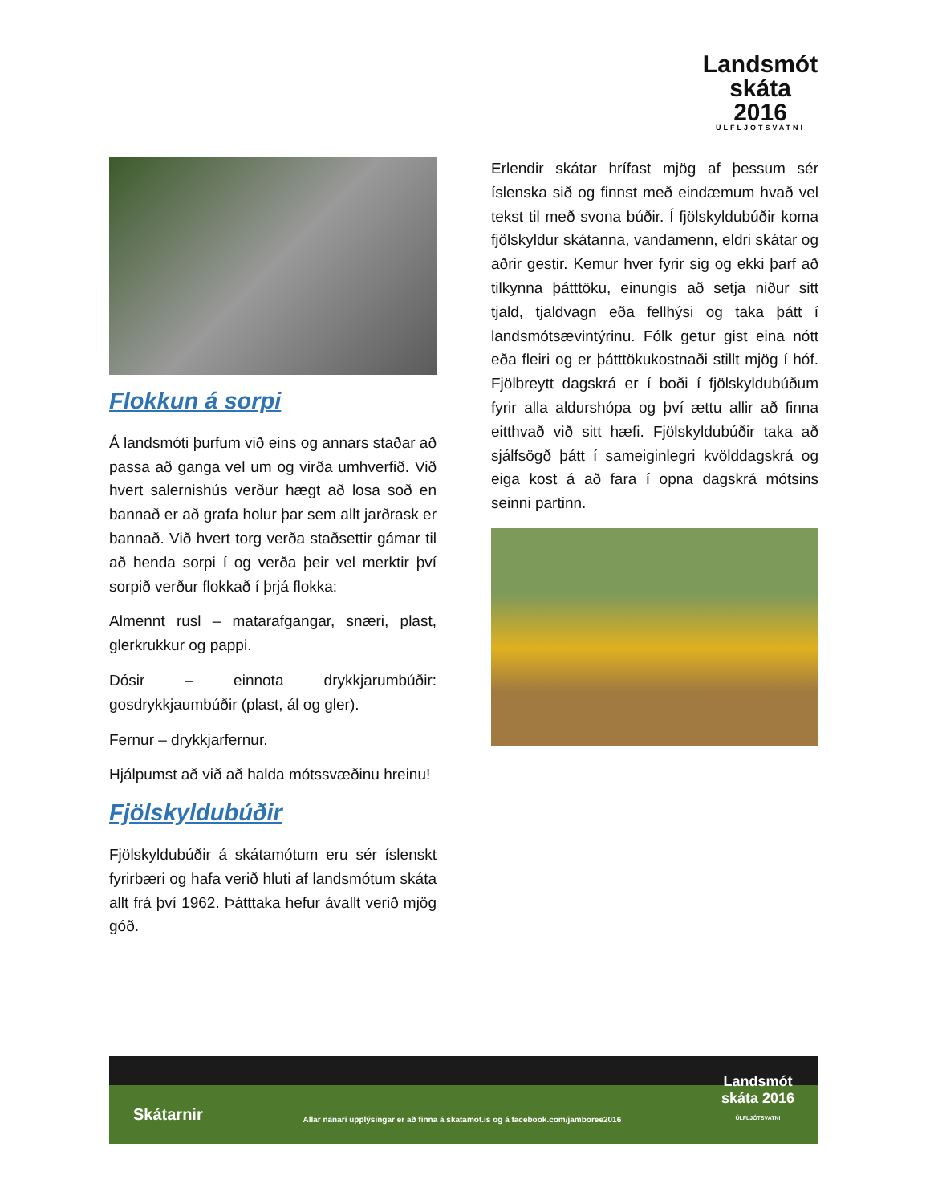Landsmót
skáta 2016
ÚLFLJÓTSVATNI
Flokkun á sorpi
Á landsmóti þurfum við eins og annars staðar að passa að ganga vel um og virða umhverfið. Við hvert salernishús verður hægt að losa soð en bannað er að grafa holur þar sem allt jarðrask er bannað. Við hvert torg verða staðsettir gámar til að henda sorpi í og verða þeir vel merktir því sorpið verður flokkað í þrjá flokka:
Almennt rusl – matarafgangar, snæri, plast, glerkrukkur og pappi.
Dósir – einnota drykkjarumbúðir: gosdrykkjaumbúðir (plast, ál og gler).
Fernur – drykkjarfernur.
Hjálpumst að við að halda mótssvæðinu hreinu!
Fjölskyldubúðir
Fjölskyldubúðir á skátamótum eru sér íslenskt fyrirbæri og hafa verið hluti af landsmótum skáta allt frá því 1962. Þátttaka hefur ávallt verið mjög góð.
Erlendir skátar hrífast mjög af þessum sér íslenska sið og finnst með eindæmum hvað vel tekst til með svona búðir. Í fjölskyldubúðir koma fjölskyldur skátanna, vandamenn, eldri skátar og aðrir gestir. Kemur hver fyrir sig og ekki þarf að tilkynna þátttöku, einungis að setja niður sitt tjald, tjaldvagn eða fellhýsi og taka þátt í landsmótsævintýrinu. Fólk getur gist eina nótt eða fleiri og er þátttökukostnaði stillt mjög í hóf. Fjölbreytt dagskrá er í boði í fjölskyldubúðum fyrir alla aldurshópa og því ættu allir að finna eitthvað við sitt hæfi. Fjölskyldubúðir taka að sjálfsögð þátt í sameiginlegri kvölddagskrá og eiga kost á að fara í opna dagskrá mótsins seinni partinn.
Skátarnir Allar nánari upplýsingar er að finna á skatamot.is og á facebook.com/jamboree2016 Landsmót
skáta 2016
ÚLFLJÓTSVATNI